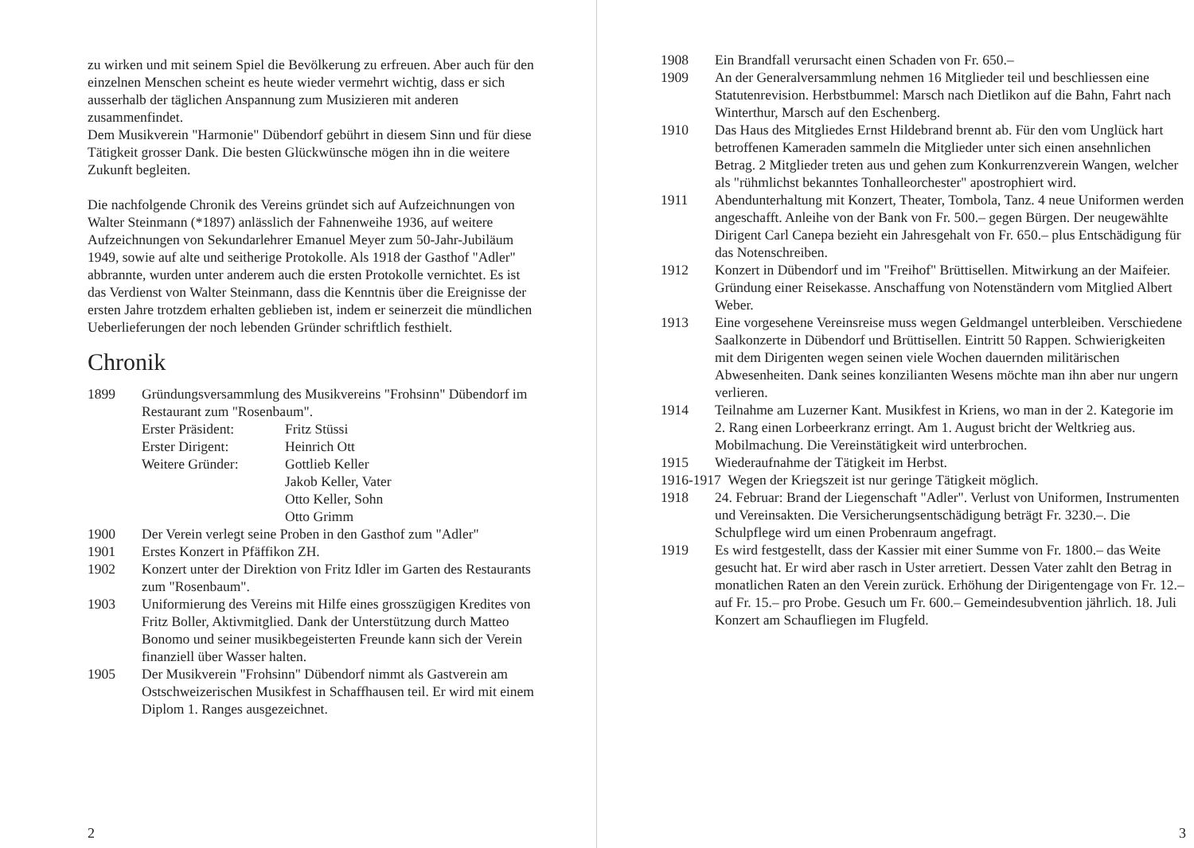zu wirken und mit seinem Spiel die Bevölkerung zu erfreuen. Aber auch für den einzelnen Menschen scheint es heute wieder vermehrt wichtig, dass er sich ausserhalb der täglichen Anspannung zum Musizieren mit anderen zusammenfindet.
Dem Musikverein "Harmonie" Dübendorf gebührt in diesem Sinn und für diese Tätigkeit grosser Dank. Die besten Glückwünsche mögen ihn in die weitere Zukunft begleiten.
Die nachfolgende Chronik des Vereins gründet sich auf Aufzeichnungen von Walter Steinmann (*1897) anlässlich der Fahnenweihe 1936, auf weitere Aufzeichnungen von Sekundarlehrer Emanuel Meyer zum 50-Jahr-Jubiläum 1949, sowie auf alte und seitherige Protokolle. Als 1918 der Gasthof "Adler" abbrannte, wurden unter anderem auch die ersten Protokolle vernichtet. Es ist das Verdienst von Walter Steinmann, dass die Kenntnis über die Ereignisse der ersten Jahre trotzdem erhalten geblieben ist, indem er seinerzeit die mündlichen Ueberlieferungen der noch lebenden Gründer schriftlich festhielt.
Chronik
1899 Gründungsversammlung des Musikvereins "Frohsinn" Dübendorf im Restaurant zum "Rosenbaum".
Erster Präsident: Fritz Stüssi Erster Dirigent: Heinrich Ott Weitere Gründer: Gottlieb Keller Jakob Keller, Vater Otto Keller, Sohn Otto Grimm
1900 Der Verein verlegt seine Proben in den Gasthof zum "Adler"
1901 Erstes Konzert in Pfäffikon ZH.
1902 Konzert unter der Direktion von Fritz Idler im Garten des Restaurants zum "Rosenbaum".
1903 Uniformierung des Vereins mit Hilfe eines grosszügigen Kredites von Fritz Boller, Aktivmitglied. Dank der Unterstützung durch Matteo Bonomo und seiner musikbegeisterten Freunde kann sich der Verein finanziell über Wasser halten.
1905 Der Musikverein "Frohsinn" Dübendorf nimmt als Gastverein am Ostschweizerischen Musikfest in Schaffhausen teil. Er wird mit einem Diplom 1. Ranges ausgezeichnet.
2
1908 Ein Brandfall verursacht einen Schaden von Fr. 650.–
1909 An der Generalversammlung nehmen 16 Mitglieder teil und beschliessen eine Statutenrevision. Herbstbummel: Marsch nach Dietlikon auf die Bahn, Fahrt nach Winterthur, Marsch auf den Eschenberg.
1910 Das Haus des Mitgliedes Ernst Hildebrand brennt ab. Für den vom Unglück hart betroffenen Kameraden sammeln die Mitglieder unter sich einen ansehnlichen Betrag. 2 Mitglieder treten aus und gehen zum Konkurrenzverein Wangen, welcher als "rühmlichst bekanntes Tonhalleorchester" apostrophiert wird.
1911 Abendunterhaltung mit Konzert, Theater, Tombola, Tanz. 4 neue Uniformen werden angeschafft. Anleihe von der Bank von Fr. 500.– gegen Bürgen. Der neugewählte Dirigent Carl Canepa bezieht ein Jahresgehalt von Fr. 650.– plus Entschädigung für das Notenschreiben.
1912 Konzert in Dübendorf und im "Freihof" Brüttisellen. Mitwirkung an der Maifeier. Gründung einer Reisekasse. Anschaffung von Notenständern vom Mitglied Albert Weber.
1913 Eine vorgesehene Vereinsreise muss wegen Geldmangel unterbleiben. Verschiedene Saalkonzerte in Dübendorf und Brüttisellen. Eintritt 50 Rappen. Schwierigkeiten mit dem Dirigenten wegen seinen viele Wochen dauernden militärischen Abwesenheiten. Dank seines konzilianten Wesens möchte man ihn aber nur ungern verlieren.
1914 Teilnahme am Luzerner Kant. Musikfest in Kriens, wo man in der 2. Kategorie im 2. Rang einen Lorbeerkranz erringt. Am 1. August bricht der Weltkrieg aus. Mobilmachung. Die Vereinstätigkeit wird unterbrochen.
1915 Wiederaufnahme der Tätigkeit im Herbst.
1916-1917 Wegen der Kriegszeit ist nur geringe Tätigkeit möglich.
1918 24. Februar: Brand der Liegenschaft "Adler". Verlust von Uniformen, Instrumenten und Vereinsakten. Die Versicherungsentschädigung beträgt Fr. 3230.–. Die Schulpflege wird um einen Probenraum angefragt.
1919 Es wird festgestellt, dass der Kassier mit einer Summe von Fr. 1800.– das Weite gesucht hat. Er wird aber rasch in Uster arretiert. Dessen Vater zahlt den Betrag in monatlichen Raten an den Verein zurück. Erhöhung der Dirigentengage von Fr. 12.– auf Fr. 15.– pro Probe. Gesuch um Fr. 600.– Gemeindesubvention jährlich. 18. Juli Konzert am Schaufliegen im Flugfeld.
3